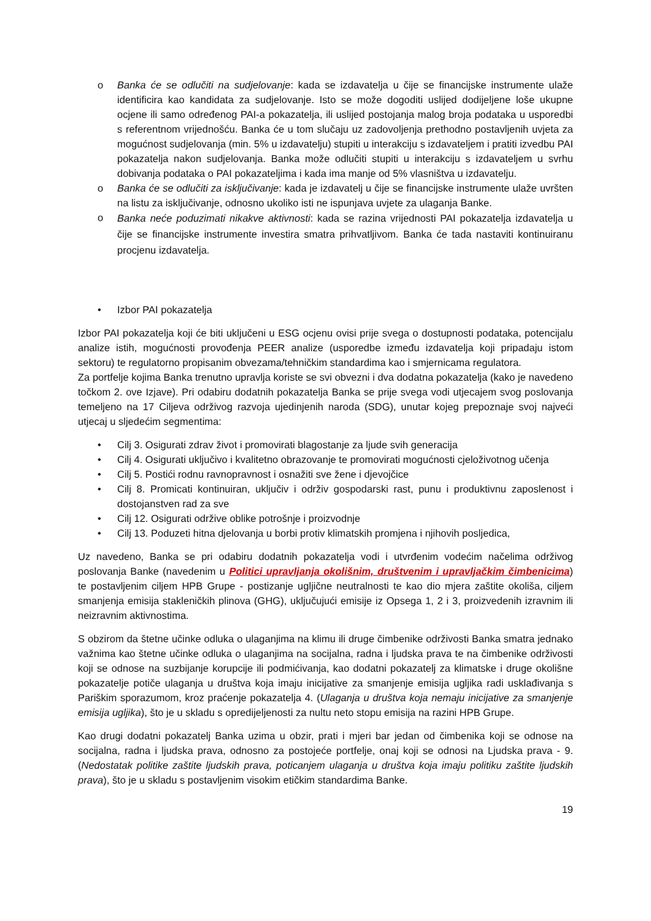o Banka će se odlučiti na sudjelovanje: kada se izdavatelja u čije se financijske instrumente ulaže identificira kao kandidata za sudjelovanje. Isto se može dogoditi uslijed dodijeljene loše ukupne ocjene ili samo određenog PAI-a pokazatelja, ili uslijed postojanja malog broja podataka u usporedbi s referentnom vrijednošću. Banka će u tom slučaju uz zadovoljenja prethodno postavljenih uvjeta za mogućnost sudjelovanja (min. 5% u izdavatelju) stupiti u interakciju s izdavateljem i pratiti izvedbu PAI pokazatelja nakon sudjelovanja. Banka može odlučiti stupiti u interakciju s izdavateljem u svrhu dobivanja podataka o PAI pokazateljima i kada ima manje od 5% vlasništva u izdavatelju.
o Banka će se odlučiti za isključivanje: kada je izdavatelj u čije se financijske instrumente ulaže uvršten na listu za isključivanje, odnosno ukoliko isti ne ispunjava uvjete za ulaganja Banke.
o
Banka neće poduzimati nikakve aktivnosti: kada se razina vrijednosti PAI pokazatelja izdavatelja u čije se financijske instrumente investira smatra prihvatljivom. Banka će tada nastaviti kontinuiranu procjenu izdavatelja.
• Izbor PAI pokazatelja
Izbor PAI pokazatelja koji će biti uključeni u ESG ocjenu ovisi prije svega o dostupnosti podataka, potencijalu analize istih, mogućnosti provođenja PEER analize (usporedbe između izdavatelja koji pripadaju istom sektoru) te regulatorno propisanim obvezama/tehničkim standardima kao i smjernicama regulatora.
Za portfelje kojima Banka trenutno upravlja koriste se svi obvezni i dva dodatna pokazatelja (kako je navedeno točkom 2. ove Izjave). Pri odabiru dodatnih pokazatelja Banka se prije svega vodi utjecajem svog poslovanja temeljeno na 17 Ciljeva održivog razvoja ujedinjenih naroda (SDG), unutar kojeg prepoznaje svoj najveći utjecaj u sljedećim segmentima:
• Cilj 3. Osigurati zdrav život i promovirati blagostanje za ljude svih generacija
• Cilj 4. Osigurati uključivo i kvalitetno obrazovanje te promovirati mogućnosti cjeloživotnog učenja
• Cilj 5. Postići rodnu ravnopravnost i osnažiti sve žene i djevojčice
• Cilj 8. Promicati kontinuiran, uključiv i održiv gospodarski rast, punu i produktivnu zaposlenost i dostojanstven rad za sve
• Cilj 12. Osigurati održive oblike potrošnje i proizvodnje
• Cilj 13. Poduzeti hitna djelovanja u borbi protiv klimatskih promjena i njihovih posljedica,
Uz navedeno, Banka se pri odabiru dodatnih pokazatelja vodi i utvrđenim vodećim načelima održivog poslovanja Banke (navedenim u Politici upravljanja okolišnim, društvenim i upravljačkim čimbenicima) te postavljenim ciljem HPB Grupe - postizanje ugljične neutralnosti te kao dio mjera zaštite okoliša, ciljem smanjenja emisija stakleničkih plinova (GHG), uključujući emisije iz Opsega 1, 2 i 3, proizvedenih izravnim ili neizravnim aktivnostima.
S obzirom da štetne učinke odluka o ulaganjima na klimu ili druge čimbenike održivosti Banka smatra jednako važnima kao štetne učinke odluka o ulaganjima na socijalna, radna i ljudska prava te na čimbenike održivosti koji se odnose na suzbijanje korupcije ili podmićivanja, kao dodatni pokazatelj za klimatske i druge okolišne pokazatelje potiče ulaganja u društva koja imaju inicijative za smanjenje emisija ugljika radi usklađivanja s Pariškim sporazumom, kroz praćenje pokazatelja 4. (Ulaganja u društva koja nemaju inicijative za smanjenje emisija ugljika), što je u skladu s opredijeljenosti za nultu neto stopu emisija na razini HPB Grupe.
Kao drugi dodatni pokazatelj Banka uzima u obzir, prati i mjeri bar jedan od čimbenika koji se odnose na socijalna, radna i ljudska prava, odnosno za postojeće portfelje, onaj koji se odnosi na Ljudska prava - 9. (Nedostatak politike zaštite ljudskih prava, poticanjem ulaganja u društva koja imaju politiku zaštite ljudskih prava), što je u skladu s postavljenim visokim etičkim standardima Banke.
19